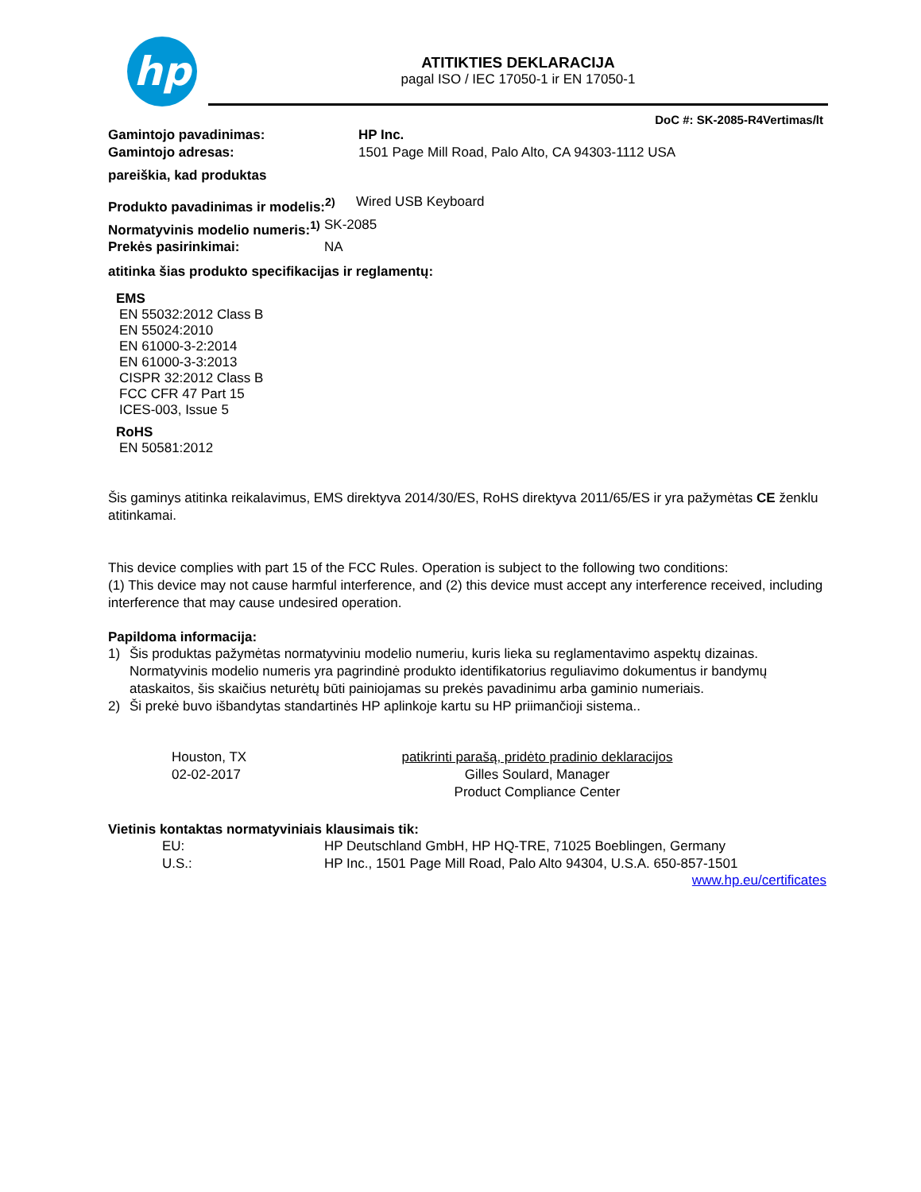hp
ATITIKTIES DEKLARACIJA
pagal ISO / IEC 17050-1 ir EN 17050-1
DoC #: SK-2085-R4Vertimas/lt
Gamintojo pavadinimas: HP Inc.
Gamintojo adresas: 1501 Page Mill Road, Palo Alto, CA 94303-1112 USA
pareiškia, kad produktas
Produkto pavadinimas ir modelis:<sup>2)</sup> Wired USB Keyboard
Normatyvinis modelio numeris:<sup>1)</sup> SK-2085
Prekės pasirinkimai: NA
atitinka šias produkto specifikacijas ir reglamentų:
EMS
EN 55032:2012 Class B
EN 55024:2010
EN 61000-3-2:2014
EN 61000-3-3:2013
CISPR 32:2012 Class B
FCC CFR 47 Part 15
ICES-003, Issue 5
RoHS
EN 50581:2012
Šis gaminys atitinka reikalavimus, EMS direktyva 2014/30/ES, RoHS direktyva 2011/65/ES ir yra pažymėtas CE ženklu atitinkamai.
This device complies with part 15 of the FCC Rules. Operation is subject to the following two conditions:
(1) This device may not cause harmful interference, and (2) this device must accept any interference received, including interference that may cause undesired operation.
Papildoma informacija:
1) Šis produktas pažymėtas normatyviniu modelio numeriu, kuris lieka su reglamentavimo aspektų dizainas. Normatyvinis modelio numeris yra pagrindinė produkto identifikatorius reguliavimo dokumentus ir bandymų ataskaitos, šis skaičius neturėtų būti painiojamas su prekės pavadinimu arba gaminio numeriais.
2) Ši prekė buvo išbandytas standartinės HP aplinkoje kartu su HP priimančioji sistema..
Houston, TX
02-02-2017
patikrinti parašą, pridėto pradinio deklaracijos
Gilles Soulard, Manager
Product Compliance Center
Vietinis kontaktas normatyviniais klausimais tik:
EU: HP Deutschland GmbH, HP HQ-TRE, 71025 Boeblingen, Germany
U.S.: HP Inc., 1501 Page Mill Road, Palo Alto 94304, U.S.A. 650-857-1501
www.hp.eu/certificates